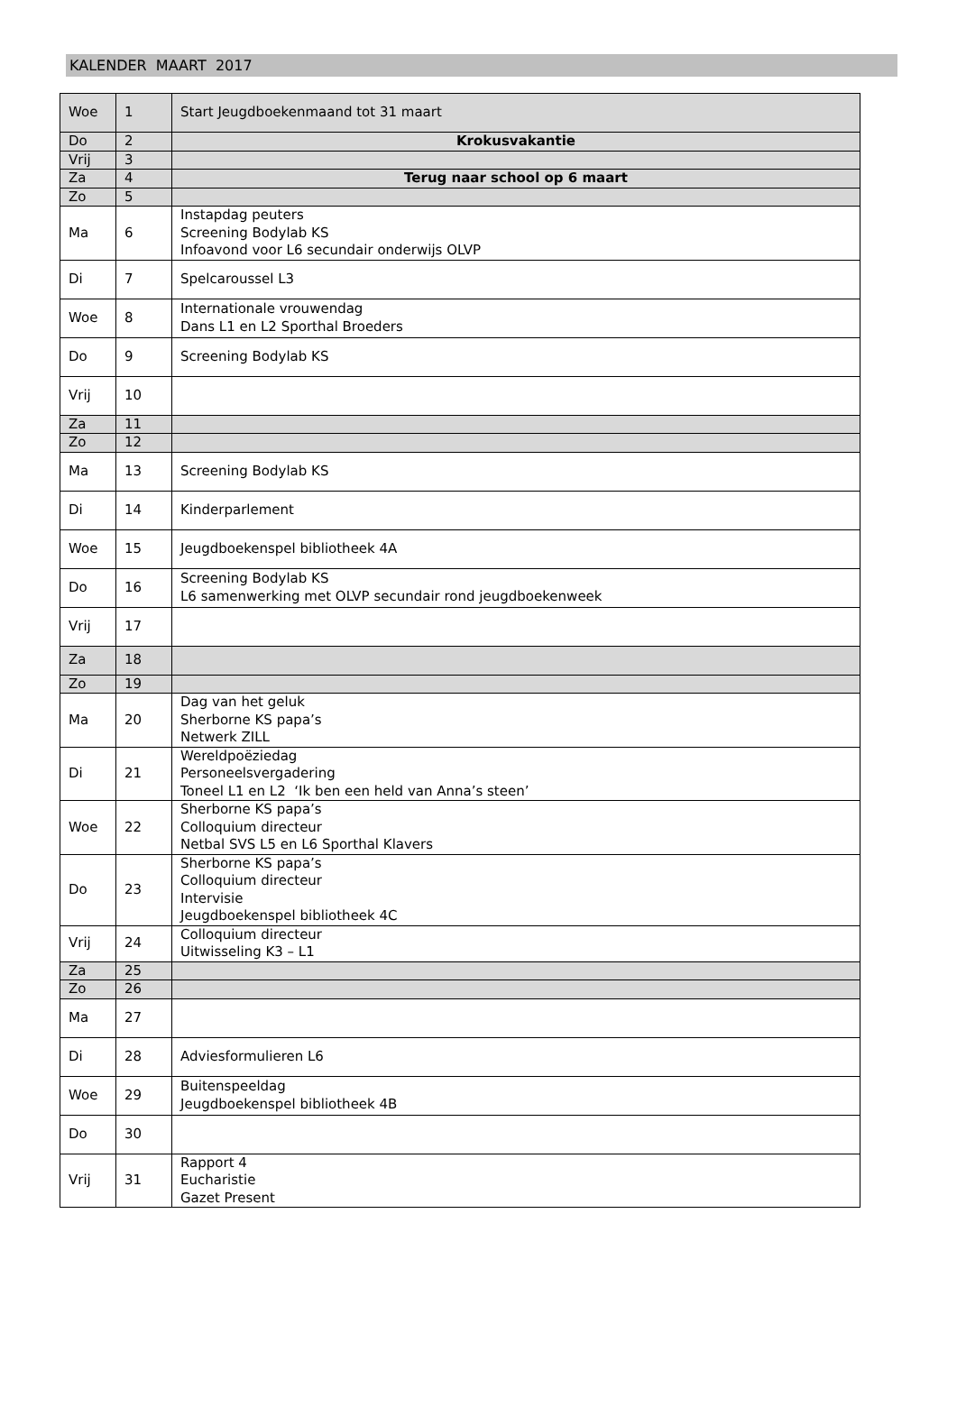KALENDER MAART 2017
| Woe | 1 | Start Jeugdboekenmaand tot 31 maart |
| Do | 2 | Krokusvakantie |
| Vrij | 3 | |
| Za | 4 | Terug naar school op 6 maart |
| Zo | 5 | |
| Ma | 6 | Instapdag peuters Screening Bodylab KS Infoavond voor L6 secundair onderwijs OLVP |
| Di | 7 | Spelcaroussel L3 |
| Woe | 8 | Internationale vrouwendag Dans L1 en L2 Sporthal Broeders |
| Do | 9 | Screening Bodylab KS |
| Vrij | 10 | |
| Za | 11 | |
| Zo | 12 | |
| Ma | 13 | Screening Bodylab KS |
| Di | 14 | Kinderparlement |
| Woe | 15 | Jeugdboekenspel bibliotheek 4A |
| Do | 16 | Screening Bodylab KS L6 samenwerking met OLVP secundair rond jeugdboekenweek |
| Vrij | 17 | |
| Za | 18 | |
| Zo | 19 | |
| Ma | 20 | Dag van het geluk Sherborne KS papa’s Netwerk ZILL |
| Di | 21 | Wereldpoëziedag Personeelsvergadering Toneel L1 en L2 ‘Ik ben een held van Anna’s steen’ |
| Woe | 22 | Sherborne KS papa’s Colloquium directeur Netbal SVS L5 en L6 Sporthal Klavers |
| Do | 23 | Sherborne KS papa’s Colloquium directeur Intervisie Jeugdboekenspel bibliotheek 4C |
| Vrij | 24 | Colloquium directeur Uitwisseling K3 – L1 |
| Za | 25 | |
| Zo | 26 | |
| Ma | 27 | |
| Di | 28 | Adviesformulieren L6 |
| Woe | 29 | Buitenspeeldag Jeugdboekenspel bibliotheek 4B |
| Do | 30 | |
| Vrij | 31 | Rapport 4 Eucharistie Gazet Present |